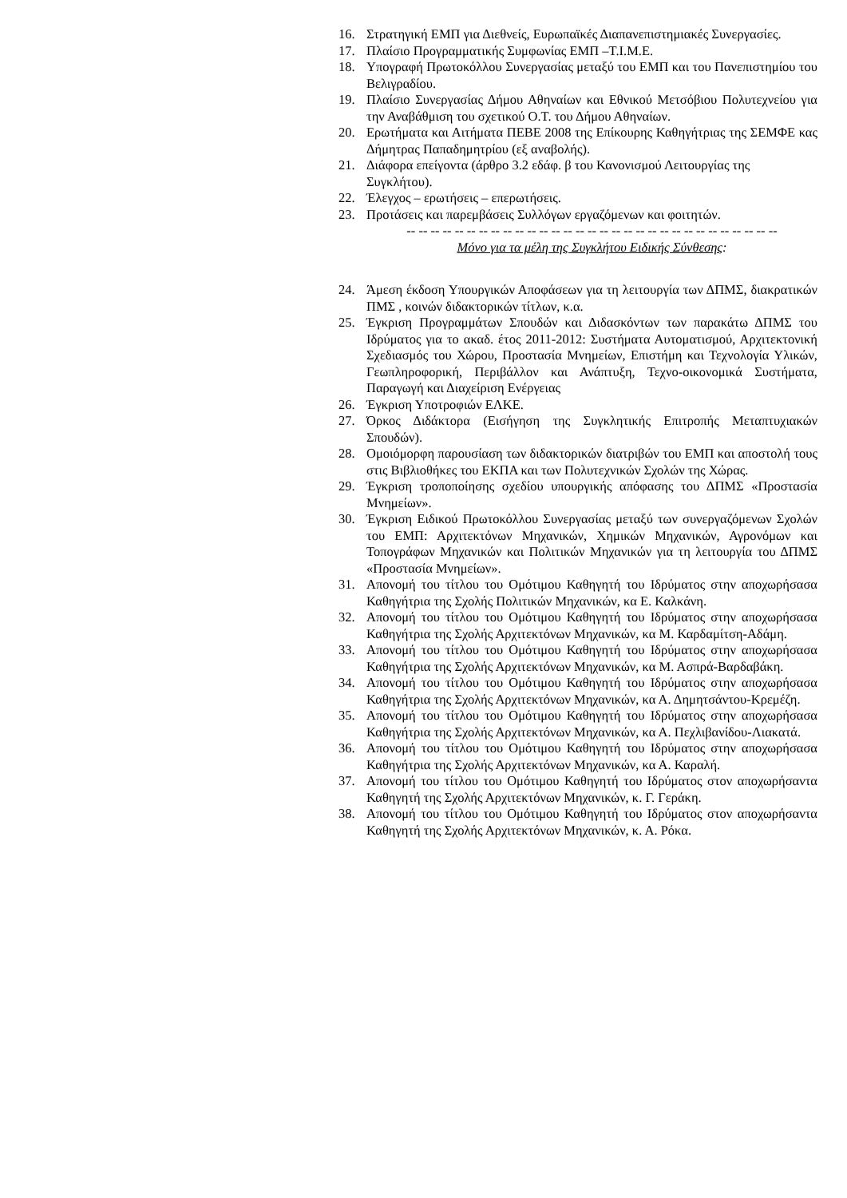16. Στρατηγική ΕΜΠ για Διεθνείς, Ευρωπαϊκές Διαπανεπιστημιακές Συνεργασίες.
17. Πλαίσιο Προγραμματικής Συμφωνίας ΕΜΠ –Τ.Ι.Μ.Ε.
18. Υπογραφή Πρωτοκόλλου Συνεργασίας μεταξύ του ΕΜΠ και του Πανεπιστημίου του Βελιγραδίου.
19. Πλαίσιο Συνεργασίας Δήμου Αθηναίων και Εθνικού Μετσόβιου Πολυτεχνείου για την Αναβάθμιση του σχετικού Ο.Τ. του Δήμου Αθηναίων.
20. Ερωτήματα και Αιτήματα ΠΕΒΕ 2008 της Επίκουρης Καθηγήτριας της ΣΕΜΦΕ κας Δήμητρας Παπαδημητρίου (εξ αναβολής).
21. Διάφορα επείγοντα (άρθρο 3.2 εδάφ. β του Κανονισμού Λειτουργίας της Συγκλήτου).
22. Έλεγχος – ερωτήσεις – επερωτήσεις.
23. Προτάσεις και παρεμβάσεις Συλλόγων εργαζόμενων και φοιτητών.
-- -- -- -- -- -- -- -- -- -- -- -- -- -- -- -- -- -- -- -- -- -- -- -- -- -- -- -- -- -- --
Μόνο για τα μέλη της Συγκλήτου Ειδικής Σύνθεσης:
24. Άμεση έκδοση Υπουργικών Αποφάσεων για τη λειτουργία των ΔΠΜΣ, διακρατικών ΠΜΣ , κοινών διδακτορικών τίτλων, κ.α.
25. Έγκριση Προγραμμάτων Σπουδών και Διδασκόντων των παρακάτω ΔΠΜΣ του Ιδρύματος για το ακαδ. έτος 2011-2012: Συστήματα Αυτοματισμού, Αρχιτεκτονική Σχεδιασμός του Χώρου, Προστασία Μνημείων, Επιστήμη και Τεχνολογία Υλικών, Γεωπληροφορική, Περιβάλλον και Ανάπτυξη, Τεχνο-οικονομικά Συστήματα, Παραγωγή και Διαχείριση Ενέργειας
26. Έγκριση Υποτροφιών ΕΛΚΕ.
27. Όρκος Διδάκτορα (Εισήγηση της Συγκλητικής Επιτροπής Μεταπτυχιακών Σπουδών).
28. Ομοιόμορφη παρουσίαση των διδακτορικών διατριβών του ΕΜΠ και αποστολή τους στις Βιβλιοθήκες του ΕΚΠΑ και των Πολυτεχνικών Σχολών της Χώρας.
29. Έγκριση τροποποίησης σχεδίου υπουργικής απόφασης του ΔΠΜΣ «Προστασία Μνημείων».
30. Έγκριση Ειδικού Πρωτοκόλλου Συνεργασίας μεταξύ των συνεργαζόμενων Σχολών του ΕΜΠ: Αρχιτεκτόνων Μηχανικών, Χημικών Μηχανικών, Αγρονόμων και Τοπογράφων Μηχανικών και Πολιτικών Μηχανικών για τη λειτουργία του ΔΠΜΣ «Προστασία Μνημείων».
31. Απονομή του τίτλου του Ομότιμου Καθηγητή του Ιδρύματος στην αποχωρήσασα Καθηγήτρια της Σχολής Πολιτικών Μηχανικών, κα Ε. Καλκάνη.
32. Απονομή του τίτλου του Ομότιμου Καθηγητή του Ιδρύματος στην αποχωρήσασα Καθηγήτρια της Σχολής Αρχιτεκτόνων Μηχανικών, κα Μ. Καρδαμίτση-Αδάμη.
33. Απονομή του τίτλου του Ομότιμου Καθηγητή του Ιδρύματος στην αποχωρήσασα Καθηγήτρια της Σχολής Αρχιτεκτόνων Μηχανικών, κα Μ. Ασπρά-Βαρδαβάκη.
34. Απονομή του τίτλου του Ομότιμου Καθηγητή του Ιδρύματος στην αποχωρήσασα Καθηγήτρια της Σχολής Αρχιτεκτόνων Μηχανικών, κα Α. Δημητσάντου-Κρεμέζη.
35. Απονομή του τίτλου του Ομότιμου Καθηγητή του Ιδρύματος στην αποχωρήσασα Καθηγήτρια της Σχολής Αρχιτεκτόνων Μηχανικών, κα Α. Πεχλιβανίδου-Λιακατά.
36. Απονομή του τίτλου του Ομότιμου Καθηγητή του Ιδρύματος στην αποχωρήσασα Καθηγήτρια της Σχολής Αρχιτεκτόνων Μηχανικών, κα Α. Καραλή.
37. Απονομή του τίτλου του Ομότιμου Καθηγητή του Ιδρύματος στον αποχωρήσαντα Καθηγητή της Σχολής Αρχιτεκτόνων Μηχανικών, κ. Γ. Γεράκη.
38. Απονομή του τίτλου του Ομότιμου Καθηγητή του Ιδρύματος στον αποχωρήσαντα Καθηγητή της Σχολής Αρχιτεκτόνων Μηχανικών, κ. Α. Ρόκα.